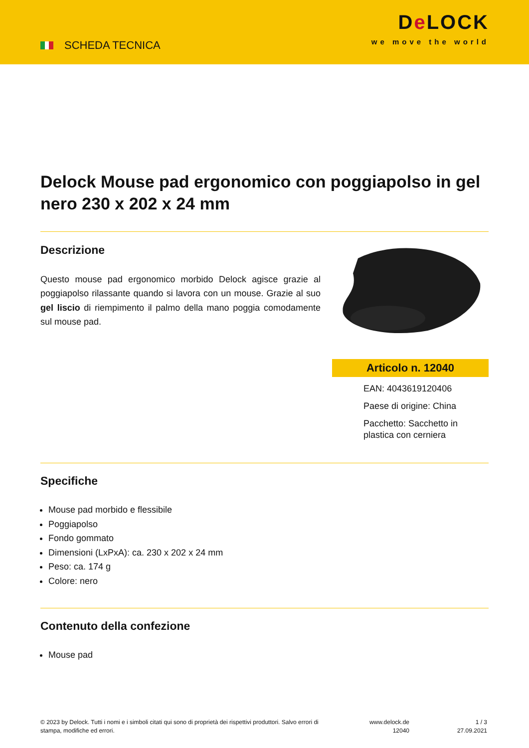SCHEDA TECNICA
De LOCK
we move the world
Delock Mouse pad ergonomico con poggiapolso in gel nero 230 x 202 x 24 mm
Descrizione
Questo mouse pad ergonomico morbido Delock agisce grazie al poggiapolso rilassante quando si lavora con un mouse. Grazie al suo gel liscio di riempimento il palmo della mano poggia comodamente sul mouse pad.
Articolo n. 12040
EAN: 4043619120406
Paese di origine: China
Pacchetto: Sacchetto in plastica con cerniera
Specifiche
Mouse pad morbido e flessibile
Poggiapolso
Fondo gommato
Dimensioni (LxPxA): ca. 230 x 202 x 24 mm
Peso: ca. 174 g
Colore: nero
Contenuto della confezione
Mouse pad
© 2023 by Delock. Tutti i nomi e i simboli citati qui sono di proprietà dei rispettivi produttori. Salvo errori di stampa, modifiche ed errori.
www.delock.de
12040
1 / 3
27.09.2021